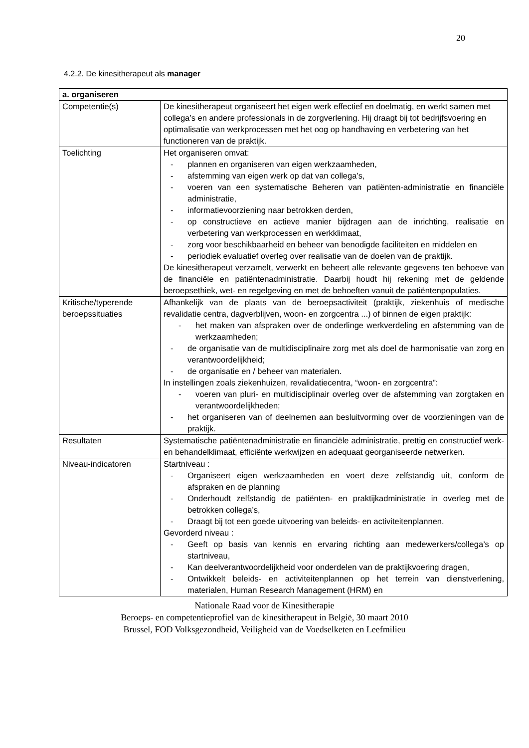20
4.2.2. De kinesitherapeut als manager
| a. organiseren | |
| Competentie(s) | De kinesitherapeut organiseert het eigen werk effectief en doelmatig, en werkt samen met collega’s en andere professionals in de zorgverlening. Hij draagt bij tot bedrijfsvoering en optimalisatie van werkprocessen met het oog op handhaving en verbetering van het functioneren van de praktijk. |
| Toelichting | Het organiseren omvat: - plannen en organiseren van eigen werkzaamheden, - afstemming van eigen werk op dat van collega’s, - voeren van een systematische Beheren van patiënten-administratie en financiële administratie, - informatievoorziening naar betrokken derden, - op constructieve en actieve manier bijdragen aan de inrichting, realisatie en verbetering van werkprocessen en werkklimaat, - zorg voor beschikbaarheid en beheer van benodigde faciliteiten en middelen en - periodiek evaluatief overleg over realisatie van de doelen van de praktijk. De kinesitherapeut verzamelt, verwerkt en beheert alle relevante gegevens ten behoeve van de financiële en patiëntenadministratie. Daarbij houdt hij rekening met de geldende beroepsethiek, wet- en regelgeving en met de behoeften vanuit de patiëntenpopulaties. |
| Kritische/typerende beroepssituaties | Afhankelijk van de plaats van de beroepsactiviteit (praktijk, ziekenhuis of medische revalidatie centra, dagverblijven, woon- en zorgcentra ...) of binnen de eigen praktijk: - het maken van afspraken over de onderlinge werkverdeling en afstemming van de werkzaamheden; - de organisatie van de multidisciplinaire zorg met als doel de harmonisatie van zorg en verantwoordelijkheid; - de organisatie en / beheer van materialen. In instellingen zoals ziekenhuizen, revalidatiecentra, “woon- en zorgcentra”: - voeren van pluri- en multidisciplinair overleg over de afstemming van zorgtaken en verantwoordelijkheden; - het organiseren van of deelnemen aan besluitvorming over de voorzieningen van de praktijk. |
| Resultaten | Systematische patiëntenadministratie en financiële administratie, prettig en constructief werk- en behandelklimaat, efficiënte werkwijzen en adequaat georganiseerde netwerken. |
| Niveau-indicatoren | Startniveau : - Organiseert eigen werkzaamheden en voert deze zelfstandig uit, conform de afspraken en de planning - Onderhoudt zelfstandig de patiënten- en praktijkadministratie in overleg met de betrokken collega’s, - Draagt bij tot een goede uitvoering van beleids- en activiteitenplannen. Gevorderd niveau : - Geeft op basis van kennis en ervaring richting aan medewerkers/collega’s op startniveau, - Kan deelverantwoordelijkheid voor onderdelen van de praktijkvoering dragen, - Ontwikkelt beleids- en activiteitenplannen op het terrein van dienstverlening, materialen, Human Research Management (HRM) en |
Nationale Raad voor de Kinesitherapie
Beroeps- en competentieprofiel van de kinesitherapeut in België, 30 maart 2010
Brussel, FOD Volksgezondheid, Veiligheid van de Voedselketen en Leefmilieu